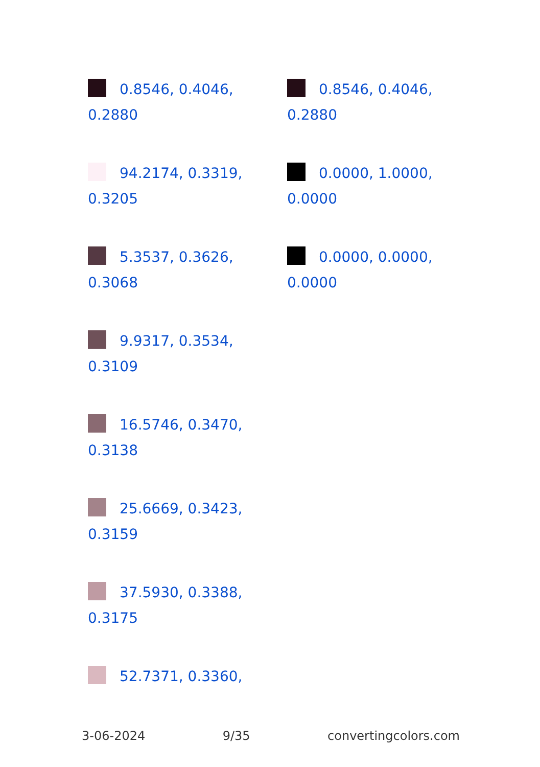0.8546, 0.4046,
0.2880
94.2174, 0.3319,
0.3205
5.3537, 0.3626,
0.3068
9.9317, 0.3534,
0.3109
16.5746, 0.3470,
0.3138
25.6669, 0.3423,
0.3159
37.5930, 0.3388,
0.3175
52.7371, 0.3360,
0.8546, 0.4046,
0.2880
0.0000, 1.0000,
0.0000
0.0000, 0.0000,
0.0000
3-06-2024 9/35 convertingcolors.com